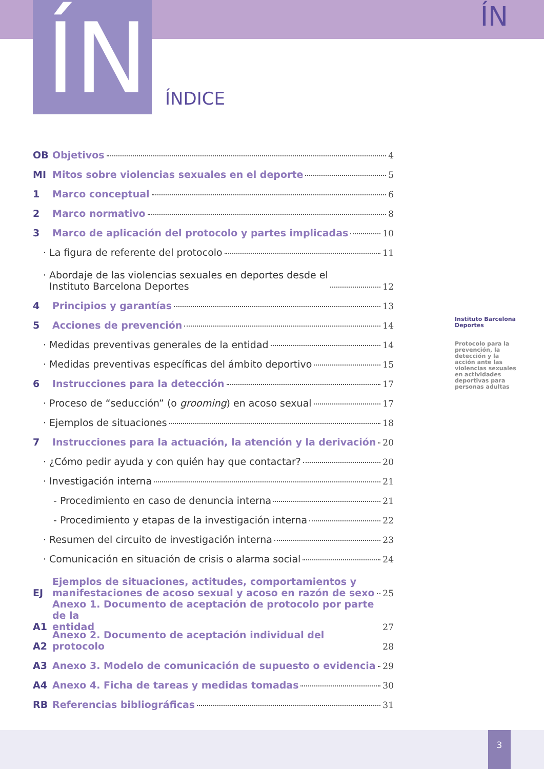ÍN ÍN
ÍNDICE
OB Objetivos 4
MI Mitos sobre violencias sexuales en el deporte 5
1 Marco conceptual 6
2 Marco normativo 8
3 Marco de aplicación del protocolo y partes implicadas 10
· La figura de referente del protocolo 11
· Abordaje de las violencias sexuales en deportes desde el
Instituto Barcelona Deportes 12
4 Principios y garantías 13
5 Acciones de prevención 14
· Medidas preventivas generales de la entidad 14
· Medidas preventivas específicas del ámbito deportivo 15
6 Instrucciones para la detección 17
· Proceso de “seducción” (o grooming) en acoso sexual 17
· Ejemplos de situaciones 18
7 Instrucciones para la actuación, la atención y la derivación 20
· ¿Cómo pedir ayuda y con quién hay que contactar? 20
· Investigación interna 21
- Procedimiento en caso de denuncia interna 21
- Procedimiento y etapas de la investigación interna 22
· Resumen del circuito de investigación interna 23
· Comunicación en situación de crisis o alarma social 24
EJ Ejemplos de situaciones, actitudes, comportamientos y
manifestaciones de acoso sexual y acoso en razón de sexo 25
A1 Anexo 1. Documento de aceptación de protocolo por parte de la
entidad 27
A2 Anexo 2. Documento de aceptación individual del protocolo 28
A3 Anexo 3. Modelo de comunicación de supuesto o evidencia 29
A4 Anexo 4. Ficha de tareas y medidas tomadas 30
RB Referencias bibliográficas 31
Instituto Barcelona Deportes
Protocolo para la prevención, la detección y la acción ante las violencias sexuales en actividades deportivas para personas adultas
3